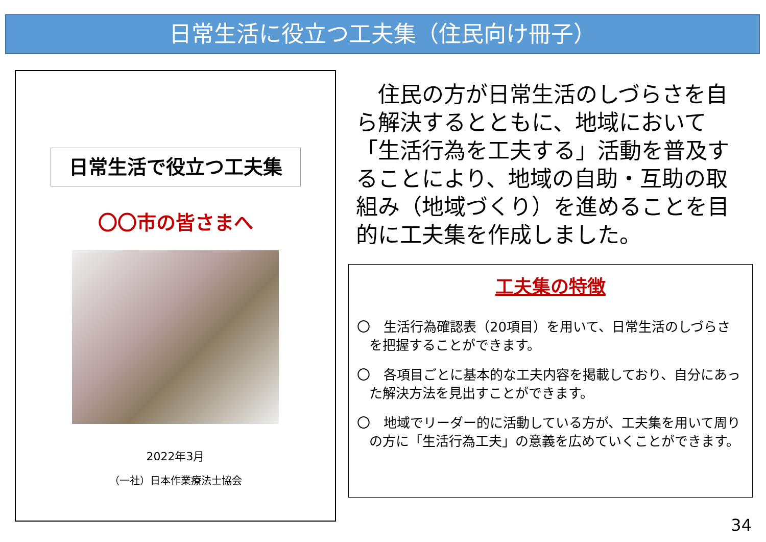日常生活に役立つ工夫集（住民向け冊子）
日常生活で役立つ工夫集
〇〇市の皆さまへ
2022年3月
（一社）日本作業療法士協会
　住民の方が日常生活のしづらさを自ら解決するとともに、地域において「生活行為を工夫する」活動を普及することにより、地域の自助・互助の取組み（地域づくり）を進めることを目的に工夫集を作成しました。
工夫集の特徴
〇　生活行為確認表（20項目）を用いて、日常生活のしづらさを把握することができます。
〇　各項目ごとに基本的な工夫内容を掲載しており、自分にあった解決方法を見出すことができます。
〇　地域でリーダー的に活動している方が、工夫集を用いて周りの方に「生活行為工夫」の意義を広めていくことができます。
34